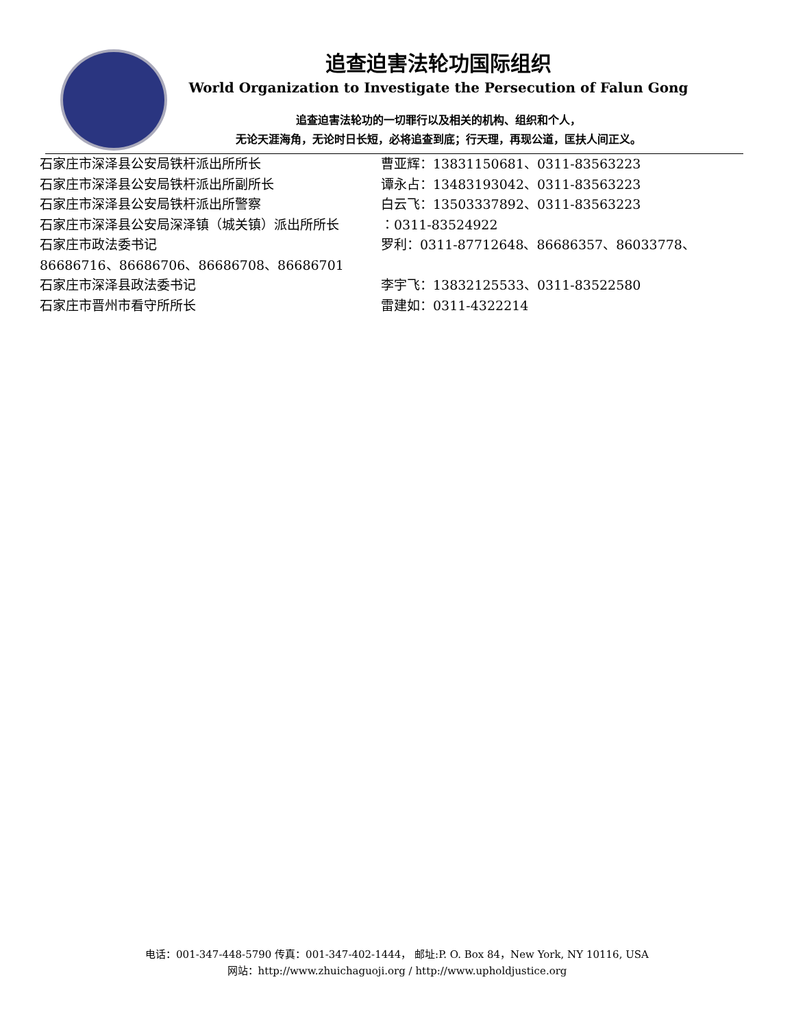追查迫害法轮功国际组织
World Organization to Investigate the Persecution of Falun Gong
追查迫害法轮功的一切罪行以及相关的机构、组织和个人，
无论天涯海角，无论时日长短，必将追查到底；行天理，再现公道，匡扶人间正义。
石家庄市深泽县公安局铁杆派出所所长 曹亚辉：13831150681、0311-83563223
石家庄市深泽县公安局铁杆派出所副所长 谭永占：13483193042、0311-83563223
石家庄市深泽县公安局铁杆派出所警察 白云飞：13503337892、0311-83563223
石家庄市深泽县公安局深泽镇（城关镇）派出所所长 ：0311-83524922
石家庄市政法委书记 罗利：0311-87712648、86686357、86033778、
86686716、86686706、86686708、86686701
石家庄市深泽县政法委书记 李宇飞：13832125533、0311-83522580
石家庄市晋州市看守所所长 雷建如：0311-4322214
电话：001-347-448-5790 传真：001-347-402-1444， 邮址:P. O. Box 84，New York, NY 10116, USA
网站：http://www.zhuichaguoji.org / http://www.upholdjustice.org